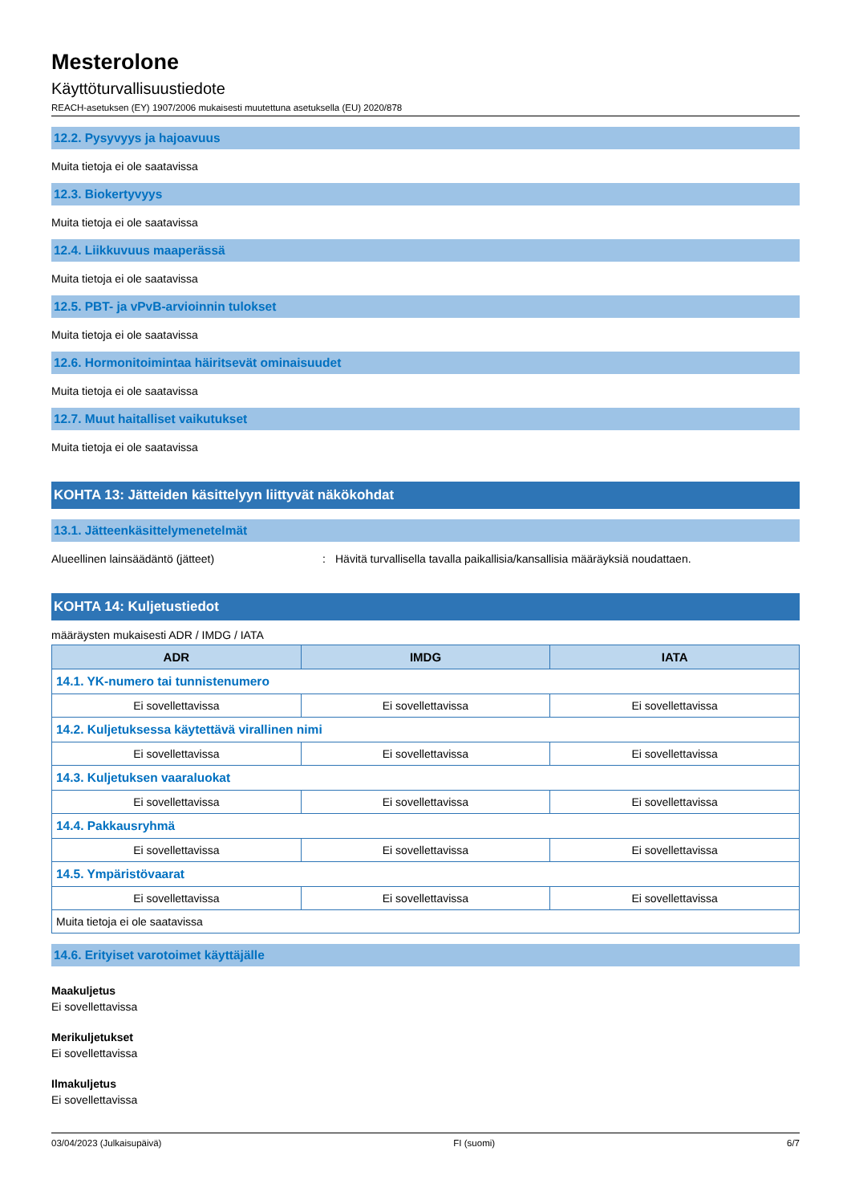Mesterolone
Käyttöturvallisuustiedote
REACH-asetuksen (EY) 1907/2006 mukaisesti muutettuna asetuksella (EU) 2020/878
12.2. Pysyvyys ja hajoavuus
Muita tietoja ei ole saatavissa
12.3. Biokertyvyys
Muita tietoja ei ole saatavissa
12.4. Liikkuvuus maaperässä
Muita tietoja ei ole saatavissa
12.5. PBT- ja vPvB-arvioinnin tulokset
Muita tietoja ei ole saatavissa
12.6. Hormonitoimintaa häiritsevät ominaisuudet
Muita tietoja ei ole saatavissa
12.7. Muut haitalliset vaikutukset
Muita tietoja ei ole saatavissa
KOHTA 13: Jätteiden käsittelyyn liittyvät näkökohdat
13.1. Jätteenkäsittelymenetelmät
Alueellinen lainsäädäntö (jätteet): Hävitä turvallisella tavalla paikallisia/kansallisia määräyksiä noudattaen.
KOHTA 14: Kuljetustiedot
määräysten mukaisesti ADR / IMDG / IATA
| ADR | IMDG | IATA |
| --- | --- | --- |
| 14.1. YK-numero tai tunnistenumero | | |
| Ei sovellettavissa | Ei sovellettavissa | Ei sovellettavissa |
| 14.2. Kuljetuksessa käytettävä virallinen nimi | | |
| Ei sovellettavissa | Ei sovellettavissa | Ei sovellettavissa |
| 14.3. Kuljetuksen vaaraluokat | | |
| Ei sovellettavissa | Ei sovellettavissa | Ei sovellettavissa |
| 14.4. Pakkausryhmä | | |
| Ei sovellettavissa | Ei sovellettavissa | Ei sovellettavissa |
| 14.5. Ympäristövaarat | | |
| Ei sovellettavissa | Ei sovellettavissa | Ei sovellettavissa |
| Muita tietoja ei ole saatavissa | | |
14.6. Erityiset varotoimet käyttäjälle
Maakuljetus
Ei sovellettavissa
Merikuljetukset
Ei sovellettavissa
Ilmakuljetus
Ei sovellettavissa
03/04/2023 (Julkaisupäivä) FI (suomi) 6/7